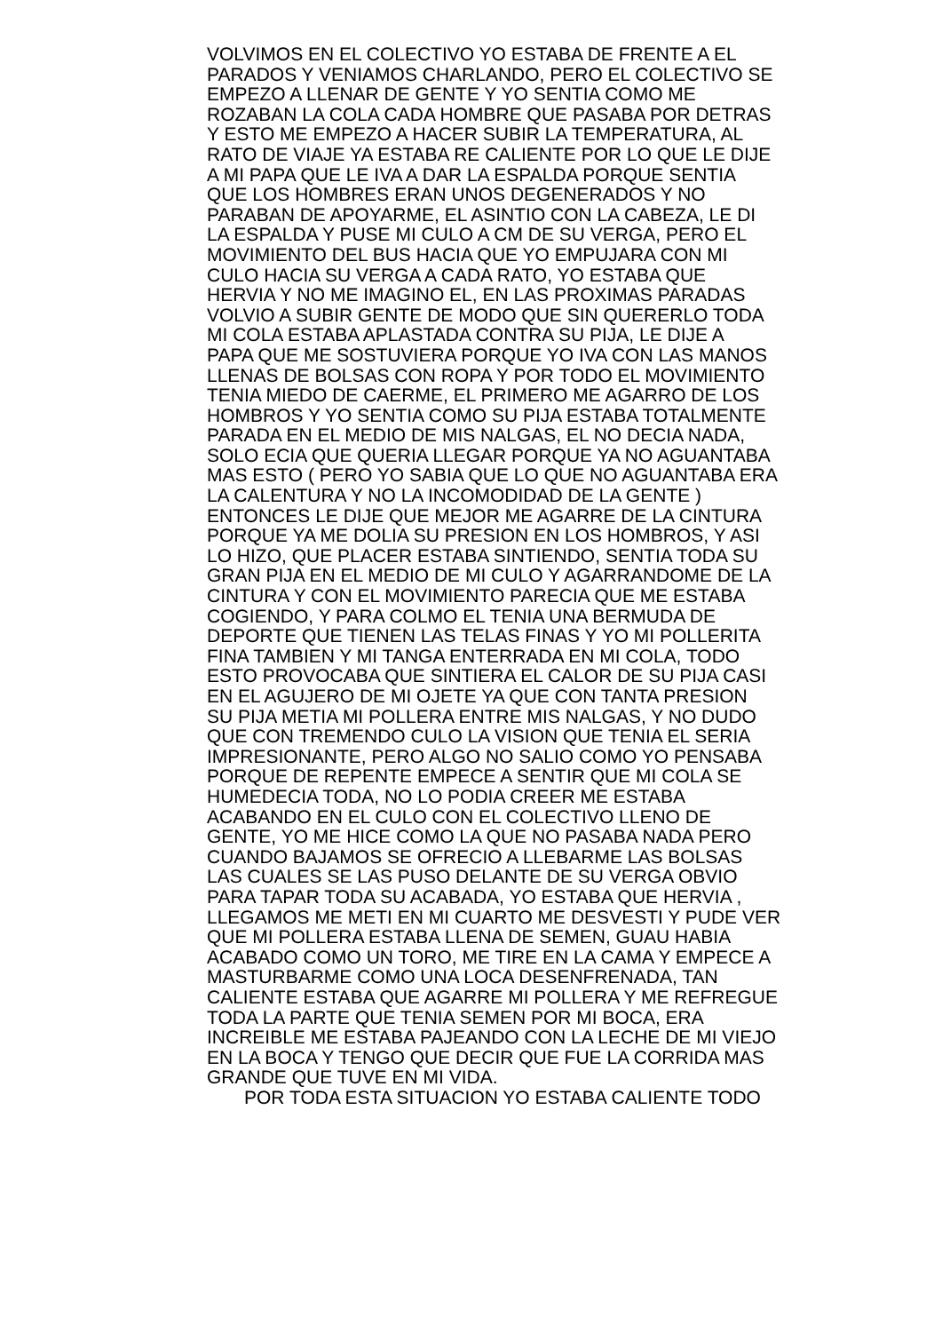VOLVIMOS EN EL COLECTIVO YO ESTABA DE FRENTE A EL
PARADOS Y VENIAMOS CHARLANDO, PERO EL COLECTIVO SE
EMPEZO A LLENAR DE GENTE Y YO SENTIA COMO ME
ROZABAN LA COLA CADA HOMBRE QUE PASABA POR DETRAS
Y ESTO ME EMPEZO A HACER SUBIR LA TEMPERATURA, AL
RATO DE VIAJE YA ESTABA RE CALIENTE POR LO QUE LE DIJE
A MI PAPA QUE LE IVA A DAR LA ESPALDA PORQUE SENTIA
QUE LOS HOMBRES ERAN UNOS DEGENERADOS Y NO
PARABAN DE APOYARME, EL ASINTIO CON LA CABEZA, LE DI
LA ESPALDA Y PUSE MI CULO A CM DE SU VERGA, PERO EL
MOVIMIENTO DEL BUS HACIA QUE YO EMPUJARA CON MI
CULO HACIA SU VERGA A CADA RATO, YO ESTABA QUE
HERVIA Y NO ME IMAGINO EL, EN LAS PROXIMAS PARADAS
VOLVIO A SUBIR GENTE DE MODO QUE SIN QUERERLO TODA
MI COLA ESTABA APLASTADA CONTRA SU PIJA, LE DIJE A
PAPA QUE ME SOSTUVIERA PORQUE YO IVA CON LAS MANOS
LLENAS DE BOLSAS CON ROPA Y POR TODO EL MOVIMIENTO
TENIA MIEDO DE CAERME, EL PRIMERO ME AGARRO DE LOS
HOMBROS Y YO SENTIA COMO SU PIJA ESTABA TOTALMENTE
PARADA EN EL MEDIO DE MIS NALGAS, EL NO DECIA NADA,
SOLO ECIA QUE QUERIA LLEGAR PORQUE YA NO AGUANTABA
MAS ESTO ( PERO YO SABIA QUE LO QUE NO AGUANTABA ERA
LA CALENTURA Y NO LA INCOMODIDAD DE LA GENTE )
ENTONCES LE DIJE QUE MEJOR ME AGARRE DE LA CINTURA
PORQUE YA ME DOLIA SU PRESION EN LOS HOMBROS, Y ASI
LO HIZO, QUE PLACER ESTABA SINTIENDO, SENTIA TODA SU
GRAN PIJA EN EL MEDIO DE MI CULO Y AGARRANDOME DE LA
CINTURA Y CON EL MOVIMIENTO PARECIA QUE ME ESTABA
COGIENDO, Y PARA COLMO EL TENIA UNA BERMUDA DE
DEPORTE QUE TIENEN LAS TELAS FINAS Y YO MI POLLERITA
FINA TAMBIEN Y MI TANGA ENTERRADA EN MI COLA, TODO
ESTO PROVOCABA QUE SINTIERA EL CALOR DE SU PIJA CASI
EN EL AGUJERO DE MI OJETE YA QUE CON TANTA PRESION
SU PIJA METIA MI POLLERA ENTRE MIS NALGAS, Y NO DUDO
QUE CON TREMENDO CULO LA VISION QUE TENIA EL SERIA
IMPRESIONANTE, PERO ALGO NO SALIO COMO YO PENSABA
PORQUE DE REPENTE EMPECE A SENTIR QUE MI COLA SE
HUMEDECIA TODA, NO LO PODIA CREER ME ESTABA
ACABANDO EN EL CULO CON EL COLECTIVO LLENO DE
GENTE, YO ME HICE COMO LA QUE NO PASABA NADA PERO
CUANDO BAJAMOS SE OFRECIO A LLEBARME LAS BOLSAS
LAS CUALES SE LAS PUSO DELANTE DE SU VERGA OBVIO
PARA TAPAR TODA SU ACABADA, YO ESTABA QUE HERVIA ,
LLEGAMOS ME METI EN MI CUARTO ME DESVESTI Y PUDE VER
QUE MI POLLERA ESTABA LLENA DE SEMEN, GUAU HABIA
ACABADO COMO UN TORO, ME TIRE EN LA CAMA Y EMPECE A
MASTURBARME COMO UNA LOCA DESENFRENADA, TAN
CALIENTE ESTABA QUE AGARRE MI POLLERA Y ME REFREGUE
TODA LA PARTE QUE TENIA SEMEN POR MI BOCA, ERA
INCREIBLE ME ESTABA PAJEANDO CON LA LECHE DE MI VIEJO
EN LA BOCA Y TENGO QUE DECIR QUE FUE LA CORRIDA MAS
GRANDE QUE TUVE EN MI VIDA.
POR TODA ESTA SITUACION YO ESTABA CALIENTE TODO